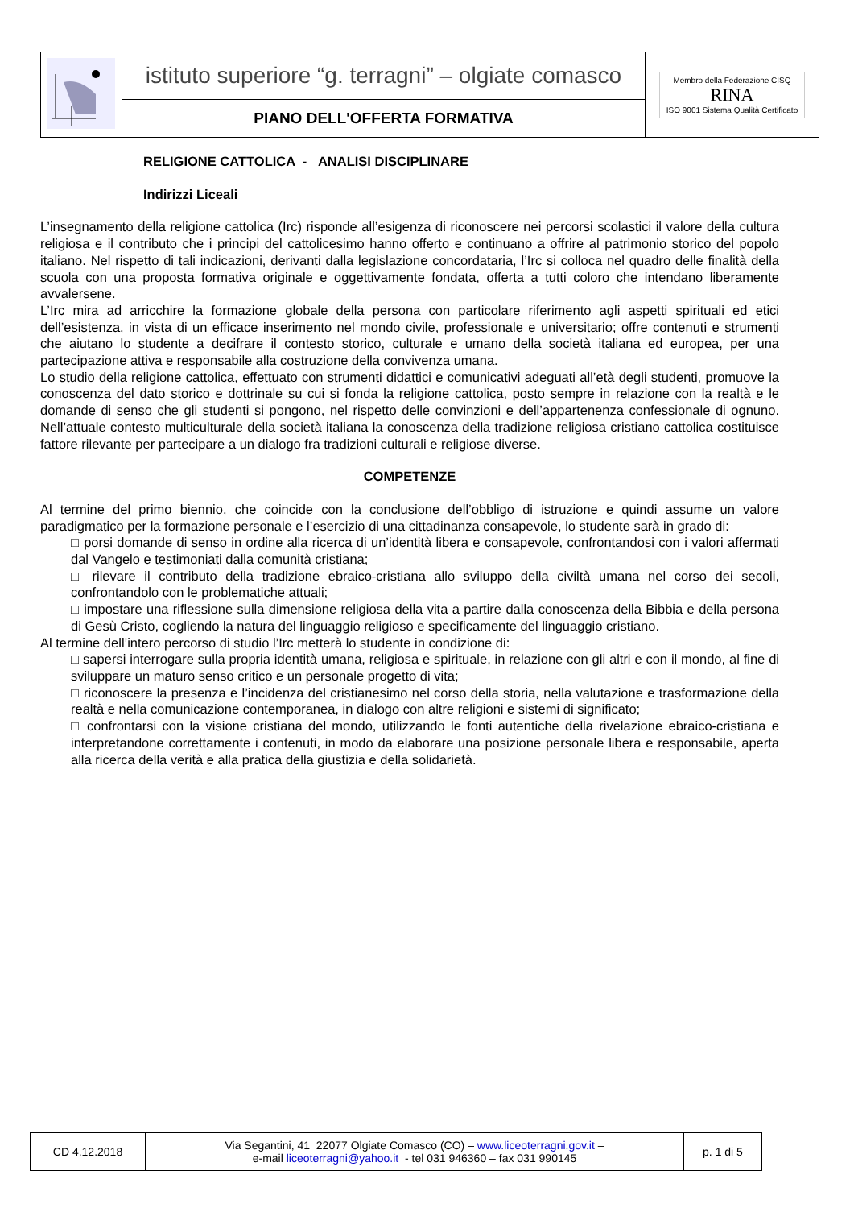| | istituto superiore “g. terragni” – olgiate comasco | Membro della Federazione CISQ RINA ISO 9001 Sistema Qualità Certificato |
| | PIANO DELL'OFFERTA FORMATIVA | |
RELIGIONE CATTOLICA - ANALISI DISCIPLINARE
Indirizzi Liceali
L’insegnamento della religione cattolica (Irc) risponde all’esigenza di riconoscere nei percorsi scolastici il valore della cultura religiosa e il contributo che i principi del cattolicesimo hanno offerto e continuano a offrire al patrimonio storico del popolo italiano. Nel rispetto di tali indicazioni, derivanti dalla legislazione concordataria, l’Irc si colloca nel quadro delle finalità della scuola con una proposta formativa originale e oggettivamente fondata, offerta a tutti coloro che intendano liberamente avvalersene.
L’Irc mira ad arricchire la formazione globale della persona con particolare riferimento agli aspetti spirituali ed etici dell’esistenza, in vista di un efficace inserimento nel mondo civile, professionale e universitario; offre contenuti e strumenti che aiutano lo studente a decifrare il contesto storico, culturale e umano della società italiana ed europea, per una partecipazione attiva e responsabile alla costruzione della convivenza umana.
Lo studio della religione cattolica, effettuato con strumenti didattici e comunicativi adeguati all’età degli studenti, promuove la conoscenza del dato storico e dottrinale su cui si fonda la religione cattolica, posto sempre in relazione con la realtà e le domande di senso che gli studenti si pongono, nel rispetto delle convinzioni e dell’appartenenza confessionale di ognuno. Nell’attuale contesto multiculturale della società italiana la conoscenza della tradizione religiosa cristiano cattolica costituisce fattore rilevante per partecipare a un dialogo fra tradizioni culturali e religiose diverse.
COMPETENZE
Al termine del primo biennio, che coincide con la conclusione dell’obbligo di istruzione e quindi assume un valore paradigmatico per la formazione personale e l’esercizio di una cittadinanza consapevole, lo studente sarà in grado di:
□ porsi domande di senso in ordine alla ricerca di un’identità libera e consapevole, confrontandosi con i valori affermati dal Vangelo e testimoniati dalla comunità cristiana;
□ rilevare il contributo della tradizione ebraico-cristiana allo sviluppo della civiltà umana nel corso dei secoli, confrontandolo con le problematiche attuali;
□ impostare una riflessione sulla dimensione religiosa della vita a partire dalla conoscenza della Bibbia e della persona di Gesù Cristo, cogliendo la natura del linguaggio religioso e specificamente del linguaggio cristiano.
Al termine dell’intero percorso di studio l’Irc metterà lo studente in condizione di:
□ sapersi interrogare sulla propria identità umana, religiosa e spirituale, in relazione con gli altri e con il mondo, al fine di sviluppare un maturo senso critico e un personale progetto di vita;
□ riconoscere la presenza e l’incidenza del cristianesimo nel corso della storia, nella valutazione e trasformazione della realtà e nella comunicazione contemporanea, in dialogo con altre religioni e sistemi di significato;
□ confrontarsi con la visione cristiana del mondo, utilizzando le fonti autentiche della rivelazione ebraico-cristiana e interpretandone correttamente i contenuti, in modo da elaborare una posizione personale libera e responsabile, aperta alla ricerca della verità e alla pratica della giustizia e della solidarietà.
| CD 4.12.2018 | Via Segantini, 41 22077 Olgiate Comasco (CO) – www.liceoterragni.gov.it – e-mail liceoterragni@yahoo.it - tel 031 946360 – fax 031 990145 | p. 1 di 5 |